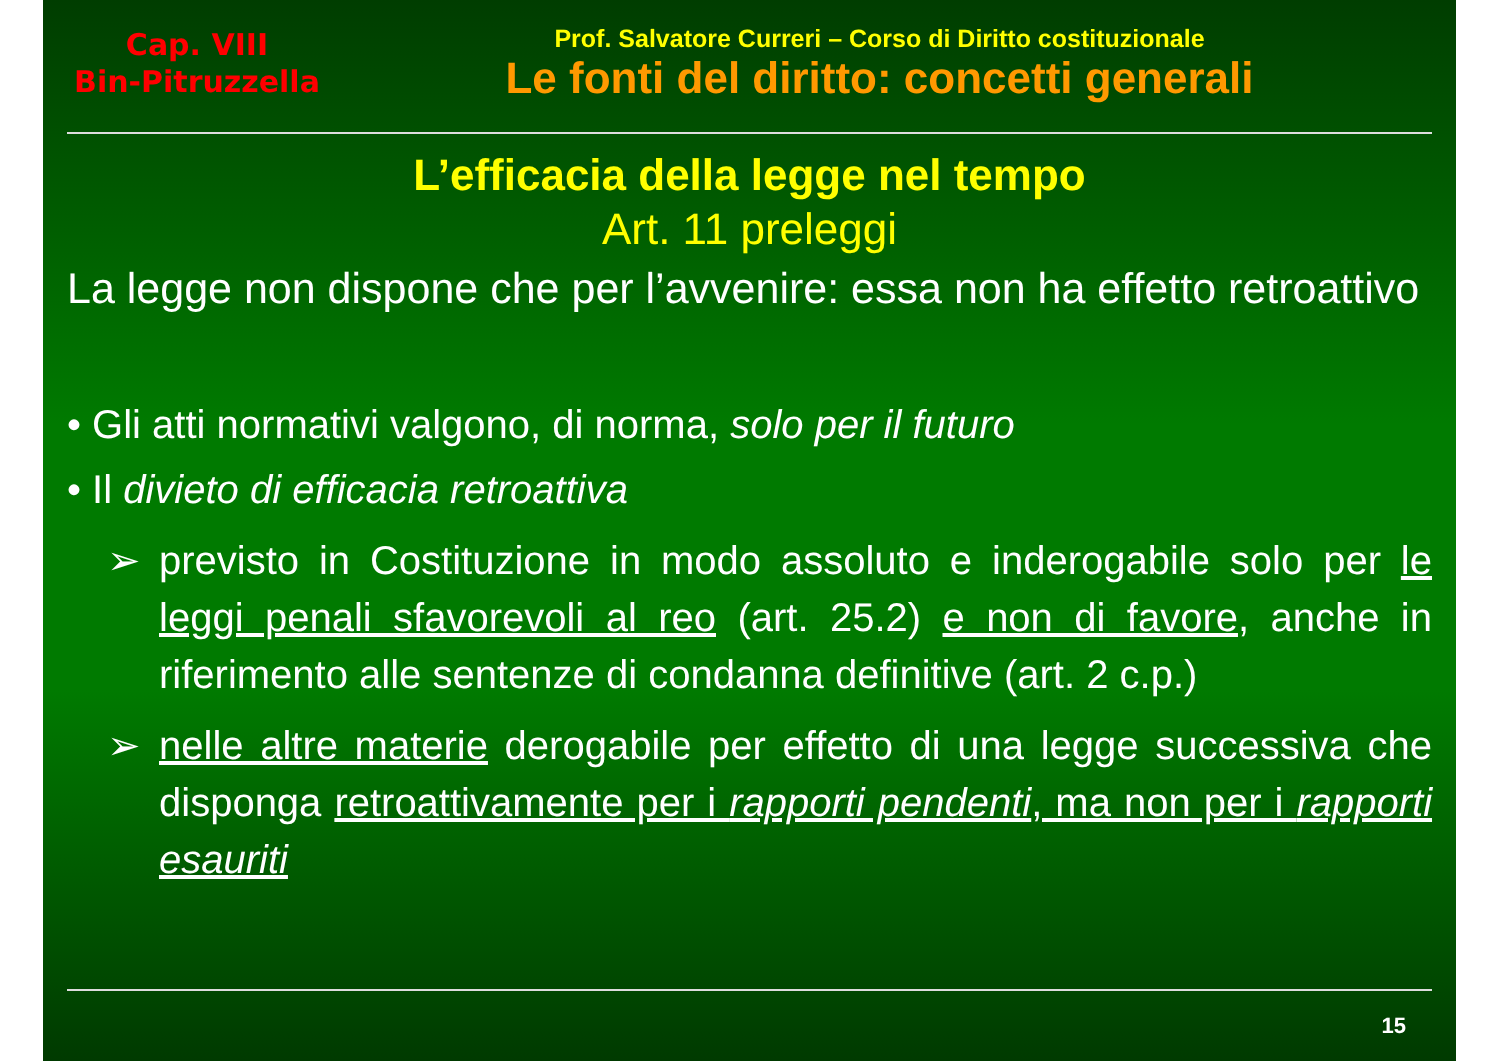Cap. VIII
Bin-Pitruzzella
Prof. Salvatore Curreri – Corso di Diritto costituzionale
Le fonti del diritto: concetti generali
L’efficacia della legge nel tempo
Art. 11 preleggi
La legge non dispone che per l’avvenire: essa non ha effetto retroattivo
• Gli atti normativi valgono, di norma, solo per il futuro
• Il divieto di efficacia retroattiva
➢ previsto in Costituzione in modo assoluto e inderogabile solo per le leggi penali sfavorevoli al reo (art. 25.2) e non di favore, anche in riferimento alle sentenze di condanna definitive (art. 2 c.p.)
➢ nelle altre materie derogabile per effetto di una legge successiva che disponga retroattivamente per i rapporti pendenti, ma non per i rapporti esauriti
15